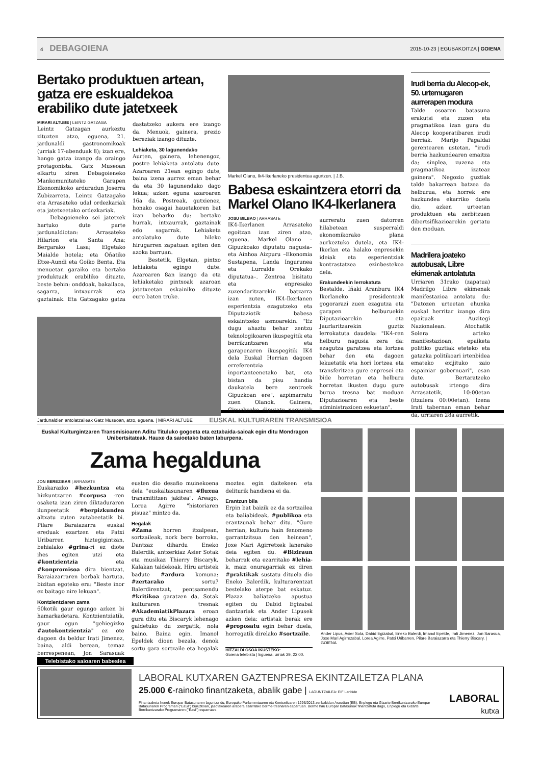4 DEBAGOIENA
2015-10-23 | EGUBAKOITZA | GOIENA
Bertako produktuen artean, gatza ere eskualdekoa erabiliko dute jatetxeek
MIRARI ALTUBE | LEINTZ GATZAGA
Leintz Gatzagan aurkeztu zituzten atzo, eguena, 21. jardunaldi gastronomikoak (urriak 17-abenduak 8); izan ere, hango gatza izango da oraingo protagonista. Gatz Museoan elkartu ziren Debagoieneko Mankomunitateko Garapen Ekonomikoko arduradun Joserra Zubizarreta, Leintz Gatzagako eta Arrasateko udal ordezkariak eta jatetxeetako ordezkariak.
Debagoieneko sei jatetxek hartuko dute parte jardunaldiotan: Arrasateko Hilarion eta Santa Ana; Bergarako Lasa; Elgetako Maialde hotela; eta Oñatiko Etxe-Aundi eta Goiko Benta. Eta menuetan garaiko eta bertako produktuak erabiliko dituzte, beste behin: onddoak, bakailaoa, sagarra, intxaurrak eta gaztainak. Eta Gatzagako gatza dastatzeko aukera ere izango da. Menuok, gainera, prezio bereziak izango dituzte.
Lehiaketa, 30 lagunendako
Aurten, gainera, lehenengoz, postre lehiaketa antolatu dute. Azaroaren 21ean egingo dute, baina izena aurrez eman behar da eta 30 lagunendako dago lekua; azken eguna azaroaren 16a da. Postreak, gutxienez, honako osagai hauetakoren bat izan beharko du: bertako hurrak, intxaurrak, gaztainak edo sagarrak. Lehiaketa antolatuko dute hileko hirugarren zapatuan egiten den azoka barruan.
Bestetik, Elgetan, pintxo lehiaketa egingo dute. Azaroaren 8an izango da eta lehiaketako pintxoak azaroan jatetxeetan eskainiko dituzte euro baten truke.
Jardunaldien antolatzaileak Gatz Museoan, atzo, eguena. | MIRARI ALTUBE
Markel Olano, Ik4-Ikerlaneko presidentea agurtzen. | J.B.
Babesa eskaintzera etorri da Markel Olano IK4-Ikerlanera
JOSU BILBAO | ARRASATE
IK4-Ikerlanen Arrasateko egoitzan izan ziren atzo, eguena, Markel Olano –Gipuzkoako diputatu nagusia– eta Ainhoa Aizpuru –Ekonomia Sustapena, Landa Ingurunea eta Lurralde Orekako diputatua–. Zentroa bisitatu eta enpresako zuzendaritzarekin batzarra izan zuten, IK4-Ikerlanen esperientzia ezagutzeko eta Diputaziotik babesa eskaintzeko asmoarekin. "Ez dugu ahaztu behar zentzu teknologikoaren ikuspegitik eta berrikuntzaren eta garapenaren ikuspegitik IK4 dela Euskal Herrian dagoen erreferentzia inportanteenetako bat, eta bistan da pisu handia daukatela bere zentroek Gipuzkoan ere", azpimarratu zuen Olanok. Gainera, Gipuzkoako diputatu nagusiak aurreratu zuen datorren hilabetean susperraldi ekonomikorako plana aurkeztuko dutela, eta IK4-Ikerlan eta halako enpresekin ideiak eta esperientziak kontrastatzea ezinbestekoa dela.
Erakundeekin lerrokatuta
Bestalde, Iñaki Aranburu IK4 Ikerlaneko presidenteak gogorarazi zuen ezagutza eta garapen helburuekin Diputazioarekin eta Jaurlaritzarekin guztiz lerrokatuta daudela: "IK4-ren helburu nagusia zera da: ezagutza garatzea eta lortzea behar den eta dagoen lekuetatik eta hori lortzea eta transferitzea gure enpresei eta bide horretan eta helburu horretan ikusten dugu gure burua tresna bat moduan Diputazioaren eta beste administrazioen eskuetan".
Irudi berria du Alecop-ek, 50. urtemugaren aurrerapen modura
Talde osoaren batasuna erakutsi eta zuzen eta pragmatikoa izan gura du Alecop kooperatibaren irudi berriak. Marijo Pagaldai gerentearen ustetan, "irudi berria hazkundearen emaitza da; sinplea, zuzena eta pragmatikoa izateaz gainera". Negozio guztiak talde bakarrean batzea da helburua, eta horrek ere hazkundea ekarriko duela dio, azken urteetan produktuen eta zerbitzuen dibertsifikazioarekin gertatu den moduan.
Madrilera joateko autobusak, Libre ekimenak antolatuta
Urriaren 31rako (zapatua) Madrilgo Libre ekimenak manifestazioa antolatu du: "Datozen urteetan ehunka euskal herritar izango dira epaituak Auzitegi Nazionalean. Atochatik Solera arteko manifestazioan, epaiketa politiko guztiak eteteko eta gatazka politikoari irtenbidea emateko exijituko zaio espainiar gobernuari", esan dute. Bertaratzeko autobusak irtengo dira Arrasatetik, 10:00etan (itzulera 00:00etan). Izena Irati tabernan eman behar da, urriaren 28a aurretik.
EUSKAL KULTURAREN TRANSMISIOA
Euskal Kulturgintzaren Transmisioaren Aditu Tituluko gogoeta eta eztabaida-saioak egin ditu Mondragon Unibertsitateak. Hauxe da saioetako baten laburpena.
Zama hegalduna
JON BEREZIBAR | ARRASATE
Euskarazko #hezkuntza eta hizkuntzaren #corpusa -ren osaketa izan ziren diktaduraren ilunpeetatik #berpizkundea altxatu zuten zutabeetatik bi. Pilare Baraiazarra euskal ereduak ezartzen eta Patxi Uribarren hiztegigintzan, behialako #grina-ri ez diote ihes egiten utzi eta #kontzientzia eta #konpromisoa dira bientzat, Baraiazarraren berbak hartuta, bizitan egoteko era: "Beste inor ez baitago nire lekuan".
Kontzientziaren zama
60kotik gaur egungo azken bi hamarkadetara. Kontzientziatik, gaur egun "gehiegizko #autokontzientzia" ez ote dagoen da beldur Irati Jimenez, baina, aldi berean, temaz berrespenean, Jon Sarasuak eusten dio desafio muinekoena dela "euskaltasunaren #fluxua transmititzen jakitea". Areago, Lorea Agirre "historiaren pisuaz" mintzo da.
Hegalak
#Zama horren itzalpean, sortzaileak, nork bere borroka. Dantzaz dihardu Eneko Balerdik, antzerkiaz Asier Sotak eta musikaz Thierry Biscaryk, Kalakan taldekoak. Hiru artistek badute #ardura komuna: #zertarako sortu? Balerdirentzat, pentsamendu #kritikoa garatzen da, Sotak kulturaren tresnak #AkademiatikPlazara eroan gura ditu eta Biscaryk lehenago galdetuko du zergatik, nola baino. Baina egin. Imanol Epeldek dioen bezala, denok sortu gara sortzaile eta hegalak moztea egin daitekeen eta deliturik handiena ei da.
Erantzun bila
Erpin bat baizik ez da sortzailea eta baliabideak, #publikoa eta erantzunak behar ditu. "Gure herrian, kultura hain fenomeno garrantzitsua den heinean", Joxe Mari Agirretxek lanerako deia egiten du. #Biziraun beharrak eta ezarritako #lehia-k, maiz onuragarriak ez diren #praktikak sustatu dituela dio Eneko Balerdik, kulturarentzat bestelako aterpe bat eskatuz. Plazaz baliatzeko apustua egiten du Dabid Egizabal dantzariak eta Ander Lipusek azken deia: artistak berak ere #proposatu egin behar duela, horregatik direlako #sortzaile.
HITZALDI OSOA IKUSTEKO:
Goiena telebista | Eguena, urriak 29, 22:00.
Ander Lipus, Asier Sota, Dabid Egizabal, Eneko Balerdi, Imanol Epelde, Irati Jimenez, Jon Sarasua, Joxe Mari Agirrezabal, Lorea Agirre, Patxi Uribarren, Pilare Baraiazarra eta Thierry Biscary. | GOIENA
Telebistako saioaren babeslea
LABORAL KUTXAREN GAZTENPRESA EKINTZAILETZA PLANA
25.000 €-rainoko finantzaketa, abalik gabe | LAGUNTZAILEA: EIF Lanbide
Finantzaketa honek Europar Batasunaren laguntza du, Europako Parlamentuaren eta Kontseiluaren 1296/2013 zenbakidun Araudian (EB), Enplegu eta Gizarte Berrikuntzarako Europar Batasunaren Programari ("EaSI") buruzkoan, jasotakoaren arabera ezarritako berme-tresnaren esparruan. Berme hau Europar Batasunak finantzatuta dago, Enplegu eta Gizarte Berrikuntzarako Programaren ("EasI") esparruan.
LABORAL
kutxa